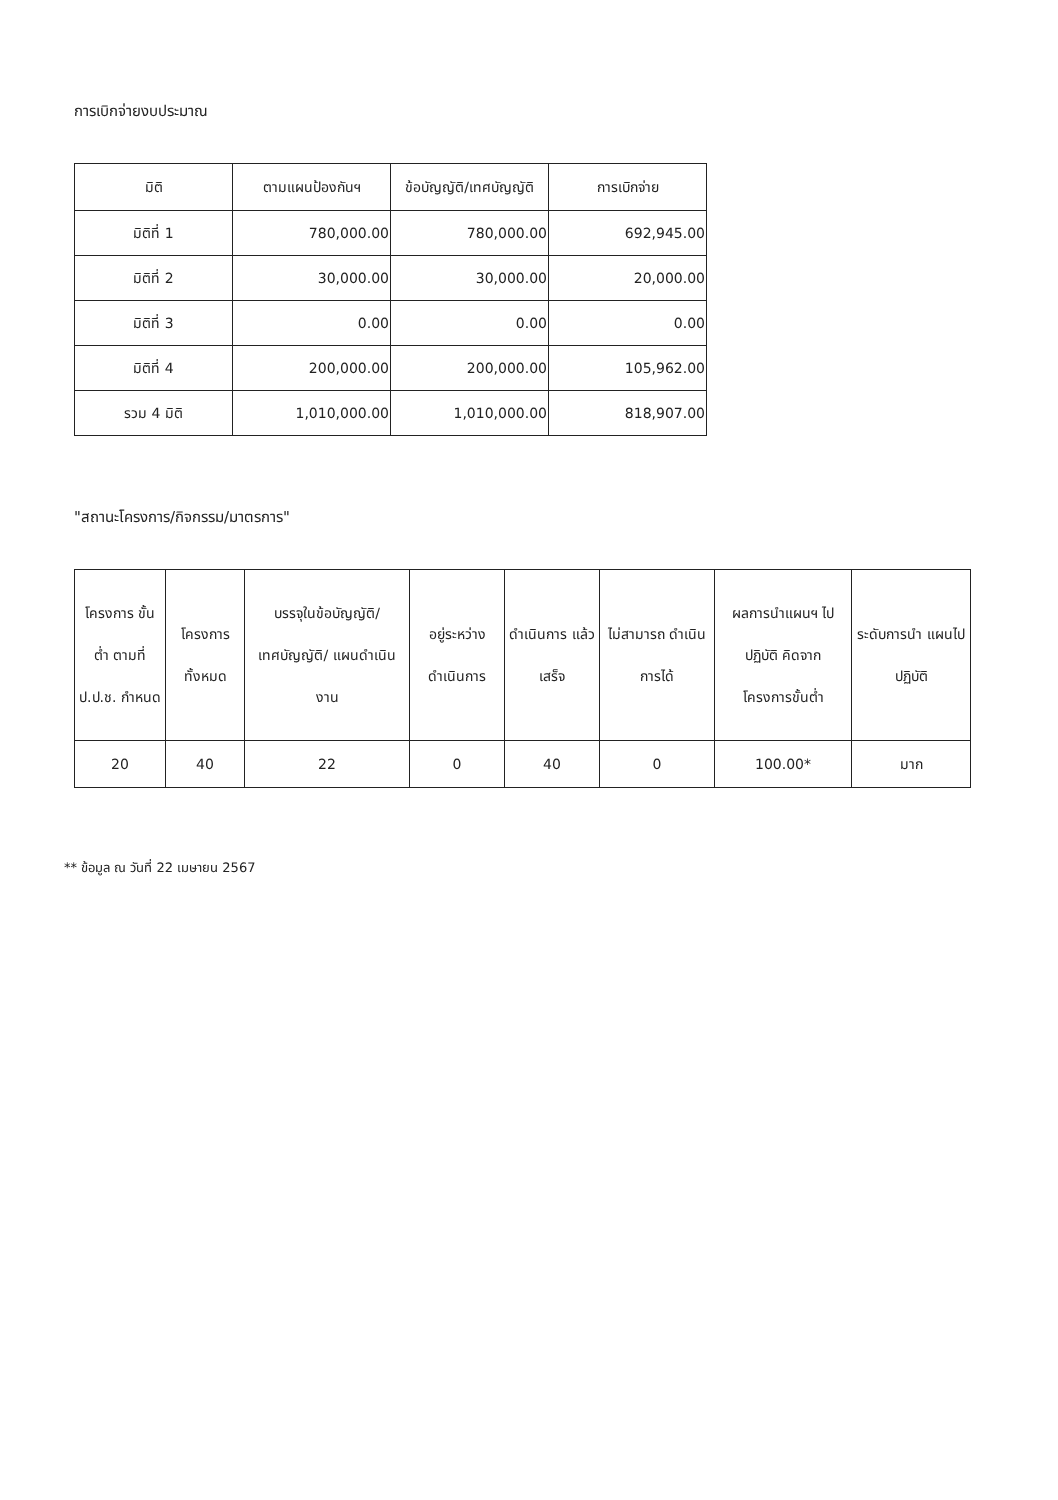การเบิกจ่ายงบประมาณ
| มิติ | ตามแผนป้องกันฯ | ข้อบัญญัติ/เทศบัญญัติ | การเบิกจ่าย |
| --- | --- | --- | --- |
| มิติที่ 1 | 780,000.00 | 780,000.00 | 692,945.00 |
| มิติที่ 2 | 30,000.00 | 30,000.00 | 20,000.00 |
| มิติที่ 3 | 0.00 | 0.00 | 0.00 |
| มิติที่ 4 | 200,000.00 | 200,000.00 | 105,962.00 |
| รวม 4 มิติ | 1,010,000.00 | 1,010,000.00 | 818,907.00 |
"สถานะโครงการ/กิจกรรม/มาตรการ"
| โครงการ ขั้นต่ำ ตามที่ ป.ป.ช. กำหนด | โครงการ ทั้งหมด | บรรจุในข้อบัญญัติ/ เทศบัญญัติ/ แผนดำเนินงาน | อยู่ระหว่าง ดำเนินการ | ดำเนินการ แล้วเสร็จ | ไม่สามารถ ดำเนินการได้ | ผลการนำแผนฯ ไปปฏิบัติ คิดจาก โครงการขั้นต่ำ | ระดับการนำ แผนไปปฏิบัติ |
| --- | --- | --- | --- | --- | --- | --- | --- |
| 20 | 40 | 22 | 0 | 40 | 0 | 100.00* | มาก |
** ข้อมูล ณ วันที่ 22 เมษายน 2567